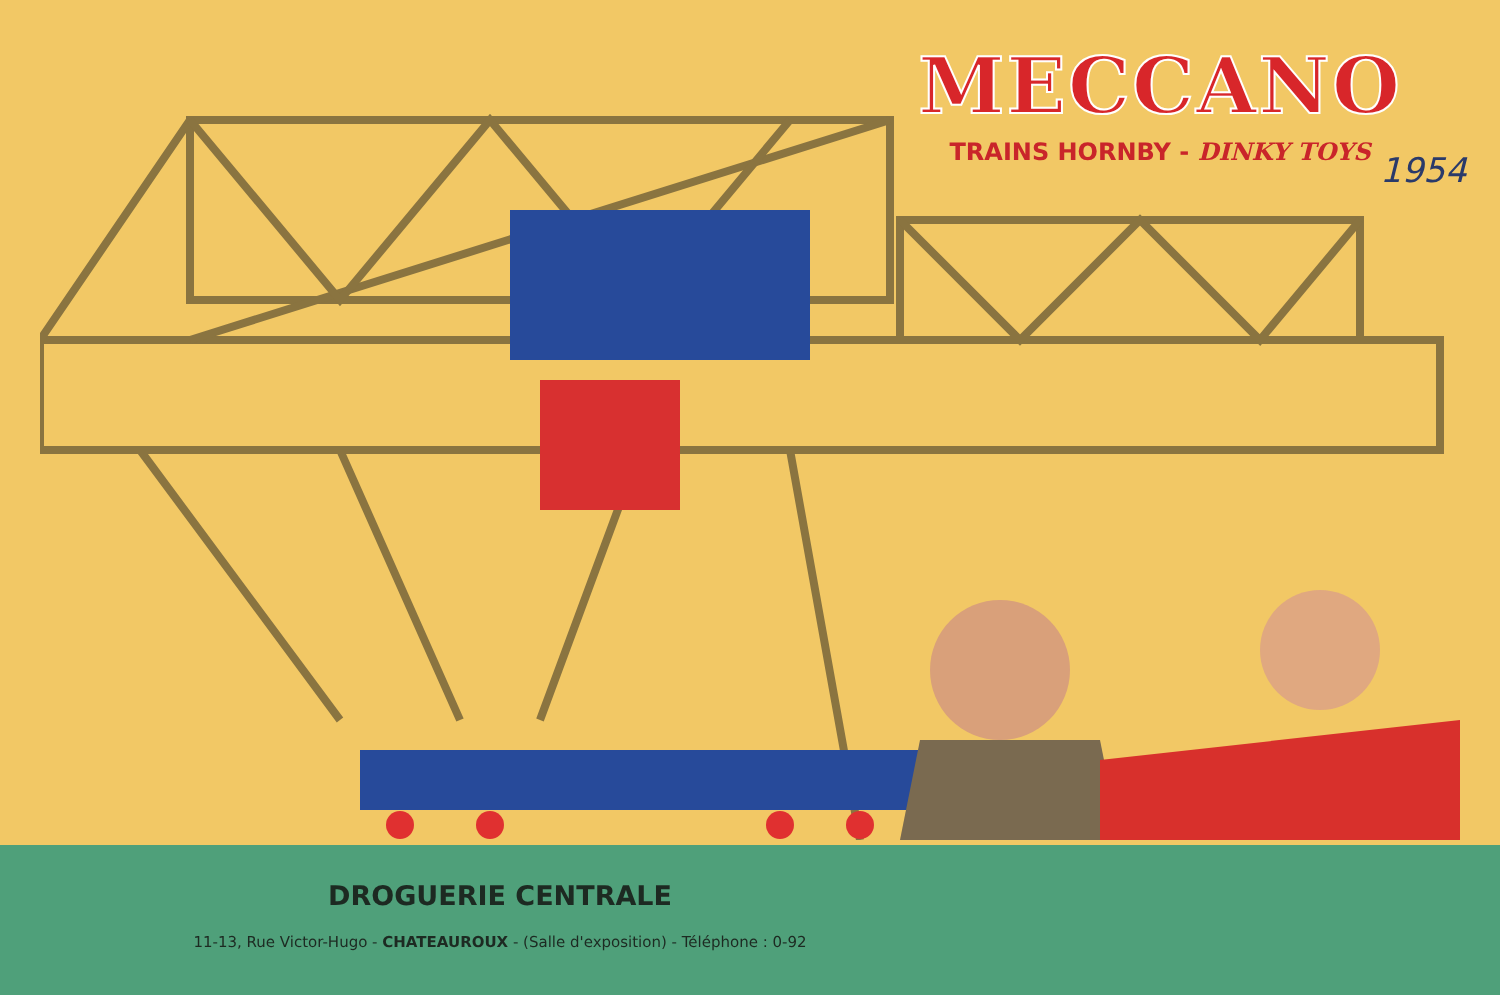MECCANO
TRAINS HORNBY - DINKY TOYS
1954
DROGUERIE CENTRALE
11-13, Rue Victor-Hugo - CHATEAUROUX - (Salle d'exposition) - Téléphone : 0-92